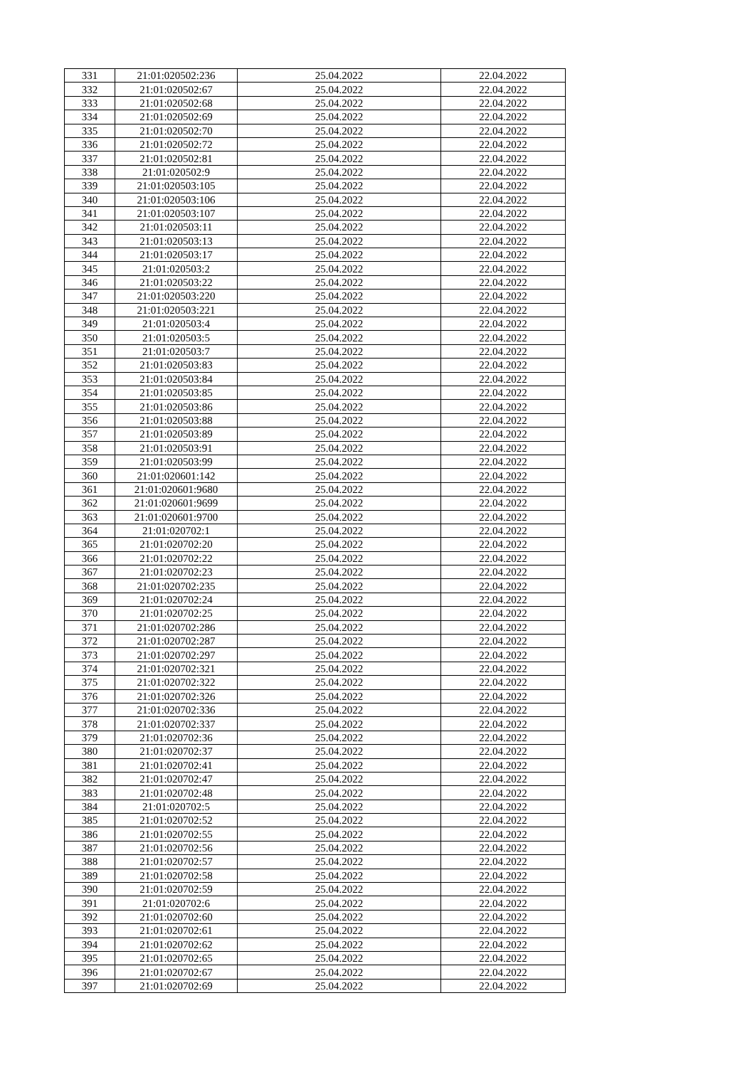| 331 | 21:01:020502:236 | 25.04.2022 | 22.04.2022 |
| 332 | 21:01:020502:67 | 25.04.2022 | 22.04.2022 |
| 333 | 21:01:020502:68 | 25.04.2022 | 22.04.2022 |
| 334 | 21:01:020502:69 | 25.04.2022 | 22.04.2022 |
| 335 | 21:01:020502:70 | 25.04.2022 | 22.04.2022 |
| 336 | 21:01:020502:72 | 25.04.2022 | 22.04.2022 |
| 337 | 21:01:020502:81 | 25.04.2022 | 22.04.2022 |
| 338 | 21:01:020502:9 | 25.04.2022 | 22.04.2022 |
| 339 | 21:01:020503:105 | 25.04.2022 | 22.04.2022 |
| 340 | 21:01:020503:106 | 25.04.2022 | 22.04.2022 |
| 341 | 21:01:020503:107 | 25.04.2022 | 22.04.2022 |
| 342 | 21:01:020503:11 | 25.04.2022 | 22.04.2022 |
| 343 | 21:01:020503:13 | 25.04.2022 | 22.04.2022 |
| 344 | 21:01:020503:17 | 25.04.2022 | 22.04.2022 |
| 345 | 21:01:020503:2 | 25.04.2022 | 22.04.2022 |
| 346 | 21:01:020503:22 | 25.04.2022 | 22.04.2022 |
| 347 | 21:01:020503:220 | 25.04.2022 | 22.04.2022 |
| 348 | 21:01:020503:221 | 25.04.2022 | 22.04.2022 |
| 349 | 21:01:020503:4 | 25.04.2022 | 22.04.2022 |
| 350 | 21:01:020503:5 | 25.04.2022 | 22.04.2022 |
| 351 | 21:01:020503:7 | 25.04.2022 | 22.04.2022 |
| 352 | 21:01:020503:83 | 25.04.2022 | 22.04.2022 |
| 353 | 21:01:020503:84 | 25.04.2022 | 22.04.2022 |
| 354 | 21:01:020503:85 | 25.04.2022 | 22.04.2022 |
| 355 | 21:01:020503:86 | 25.04.2022 | 22.04.2022 |
| 356 | 21:01:020503:88 | 25.04.2022 | 22.04.2022 |
| 357 | 21:01:020503:89 | 25.04.2022 | 22.04.2022 |
| 358 | 21:01:020503:91 | 25.04.2022 | 22.04.2022 |
| 359 | 21:01:020503:99 | 25.04.2022 | 22.04.2022 |
| 360 | 21:01:020601:142 | 25.04.2022 | 22.04.2022 |
| 361 | 21:01:020601:9680 | 25.04.2022 | 22.04.2022 |
| 362 | 21:01:020601:9699 | 25.04.2022 | 22.04.2022 |
| 363 | 21:01:020601:9700 | 25.04.2022 | 22.04.2022 |
| 364 | 21:01:020702:1 | 25.04.2022 | 22.04.2022 |
| 365 | 21:01:020702:20 | 25.04.2022 | 22.04.2022 |
| 366 | 21:01:020702:22 | 25.04.2022 | 22.04.2022 |
| 367 | 21:01:020702:23 | 25.04.2022 | 22.04.2022 |
| 368 | 21:01:020702:235 | 25.04.2022 | 22.04.2022 |
| 369 | 21:01:020702:24 | 25.04.2022 | 22.04.2022 |
| 370 | 21:01:020702:25 | 25.04.2022 | 22.04.2022 |
| 371 | 21:01:020702:286 | 25.04.2022 | 22.04.2022 |
| 372 | 21:01:020702:287 | 25.04.2022 | 22.04.2022 |
| 373 | 21:01:020702:297 | 25.04.2022 | 22.04.2022 |
| 374 | 21:01:020702:321 | 25.04.2022 | 22.04.2022 |
| 375 | 21:01:020702:322 | 25.04.2022 | 22.04.2022 |
| 376 | 21:01:020702:326 | 25.04.2022 | 22.04.2022 |
| 377 | 21:01:020702:336 | 25.04.2022 | 22.04.2022 |
| 378 | 21:01:020702:337 | 25.04.2022 | 22.04.2022 |
| 379 | 21:01:020702:36 | 25.04.2022 | 22.04.2022 |
| 380 | 21:01:020702:37 | 25.04.2022 | 22.04.2022 |
| 381 | 21:01:020702:41 | 25.04.2022 | 22.04.2022 |
| 382 | 21:01:020702:47 | 25.04.2022 | 22.04.2022 |
| 383 | 21:01:020702:48 | 25.04.2022 | 22.04.2022 |
| 384 | 21:01:020702:5 | 25.04.2022 | 22.04.2022 |
| 385 | 21:01:020702:52 | 25.04.2022 | 22.04.2022 |
| 386 | 21:01:020702:55 | 25.04.2022 | 22.04.2022 |
| 387 | 21:01:020702:56 | 25.04.2022 | 22.04.2022 |
| 388 | 21:01:020702:57 | 25.04.2022 | 22.04.2022 |
| 389 | 21:01:020702:58 | 25.04.2022 | 22.04.2022 |
| 390 | 21:01:020702:59 | 25.04.2022 | 22.04.2022 |
| 391 | 21:01:020702:6 | 25.04.2022 | 22.04.2022 |
| 392 | 21:01:020702:60 | 25.04.2022 | 22.04.2022 |
| 393 | 21:01:020702:61 | 25.04.2022 | 22.04.2022 |
| 394 | 21:01:020702:62 | 25.04.2022 | 22.04.2022 |
| 395 | 21:01:020702:65 | 25.04.2022 | 22.04.2022 |
| 396 | 21:01:020702:67 | 25.04.2022 | 22.04.2022 |
| 397 | 21:01:020702:69 | 25.04.2022 | 22.04.2022 |